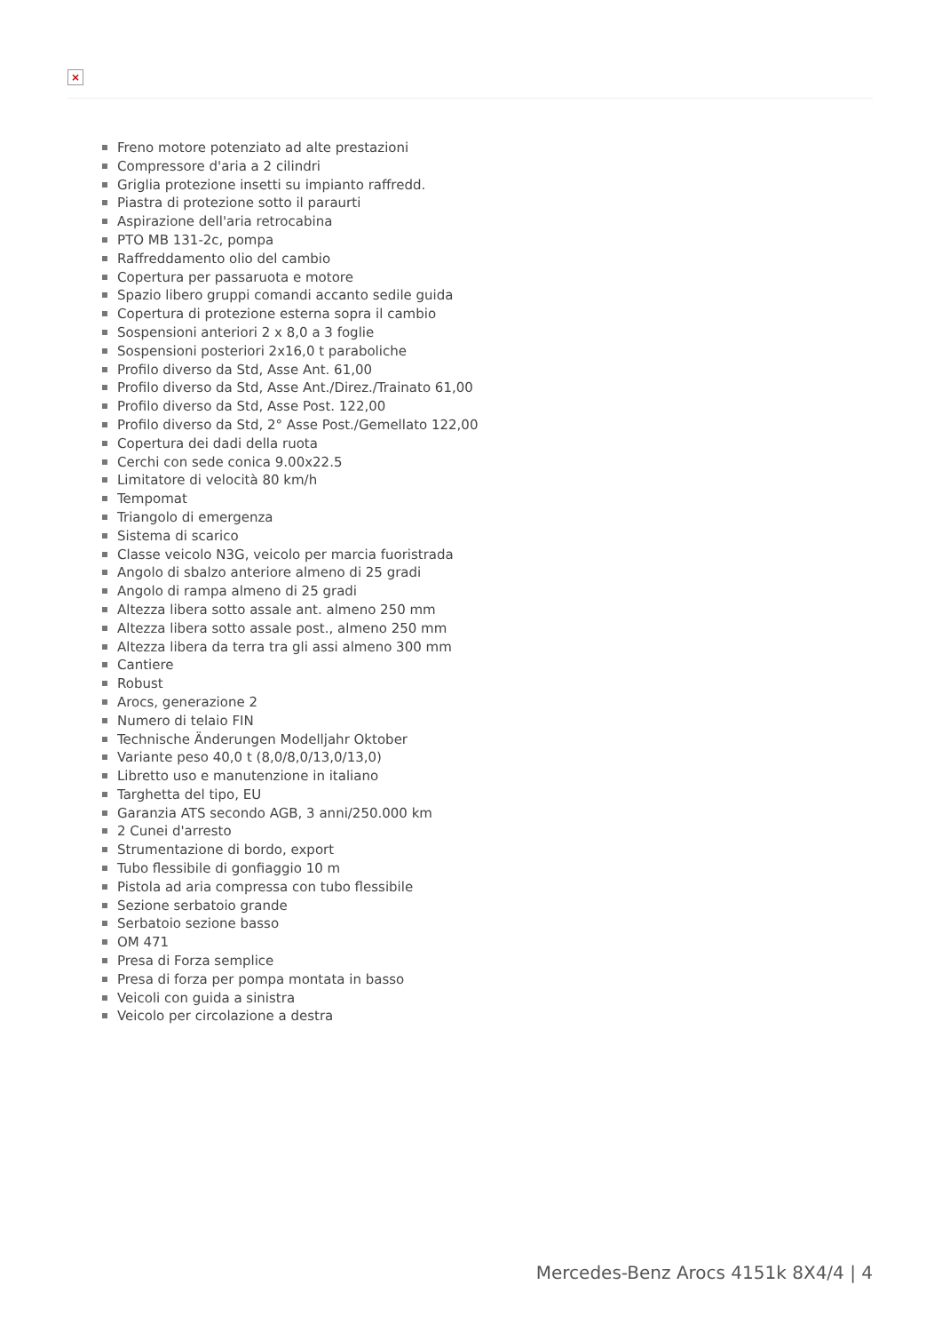×
Freno motore potenziato ad alte prestazioni
Compressore d'aria a 2 cilindri
Griglia protezione insetti su impianto raffredd.
Piastra di protezione sotto il paraurti
Aspirazione dell'aria retrocabina
PTO MB 131-2c, pompa
Raffreddamento olio del cambio
Copertura per passaruota e motore
Spazio libero gruppi comandi accanto sedile guida
Copertura di protezione esterna sopra il cambio
Sospensioni anteriori 2 x 8,0 a 3 foglie
Sospensioni posteriori 2x16,0 t paraboliche
Profilo diverso da Std, Asse Ant. 61,00
Profilo diverso da Std, Asse Ant./Direz./Trainato 61,00
Profilo diverso da Std, Asse Post. 122,00
Profilo diverso da Std, 2° Asse Post./Gemellato 122,00
Copertura dei dadi della ruota
Cerchi con sede conica 9.00x22.5
Limitatore di velocità 80 km/h
Tempomat
Triangolo di emergenza
Sistema di scarico
Classe veicolo N3G, veicolo per marcia fuoristrada
Angolo di sbalzo anteriore almeno di 25 gradi
Angolo di rampa almeno di 25 gradi
Altezza libera sotto assale ant. almeno 250 mm
Altezza libera sotto assale post., almeno 250 mm
Altezza libera da terra tra gli assi almeno 300 mm
Cantiere
Robust
Arocs, generazione 2
Numero di telaio FIN
Technische Änderungen Modelljahr Oktober
Variante peso 40,0 t (8,0/8,0/13,0/13,0)
Libretto uso e manutenzione in italiano
Targhetta del tipo, EU
Garanzia ATS secondo AGB, 3 anni/250.000 km
2 Cunei d'arresto
Strumentazione di bordo, export
Tubo flessibile di gonfiaggio 10 m
Pistola ad aria compressa con tubo flessibile
Sezione serbatoio grande
Serbatoio sezione basso
OM 471
Presa di Forza semplice
Presa di forza per pompa montata in basso
Veicoli con guida a sinistra
Veicolo per circolazione a destra
Mercedes-Benz Arocs 4151k 8X4/4 | 4